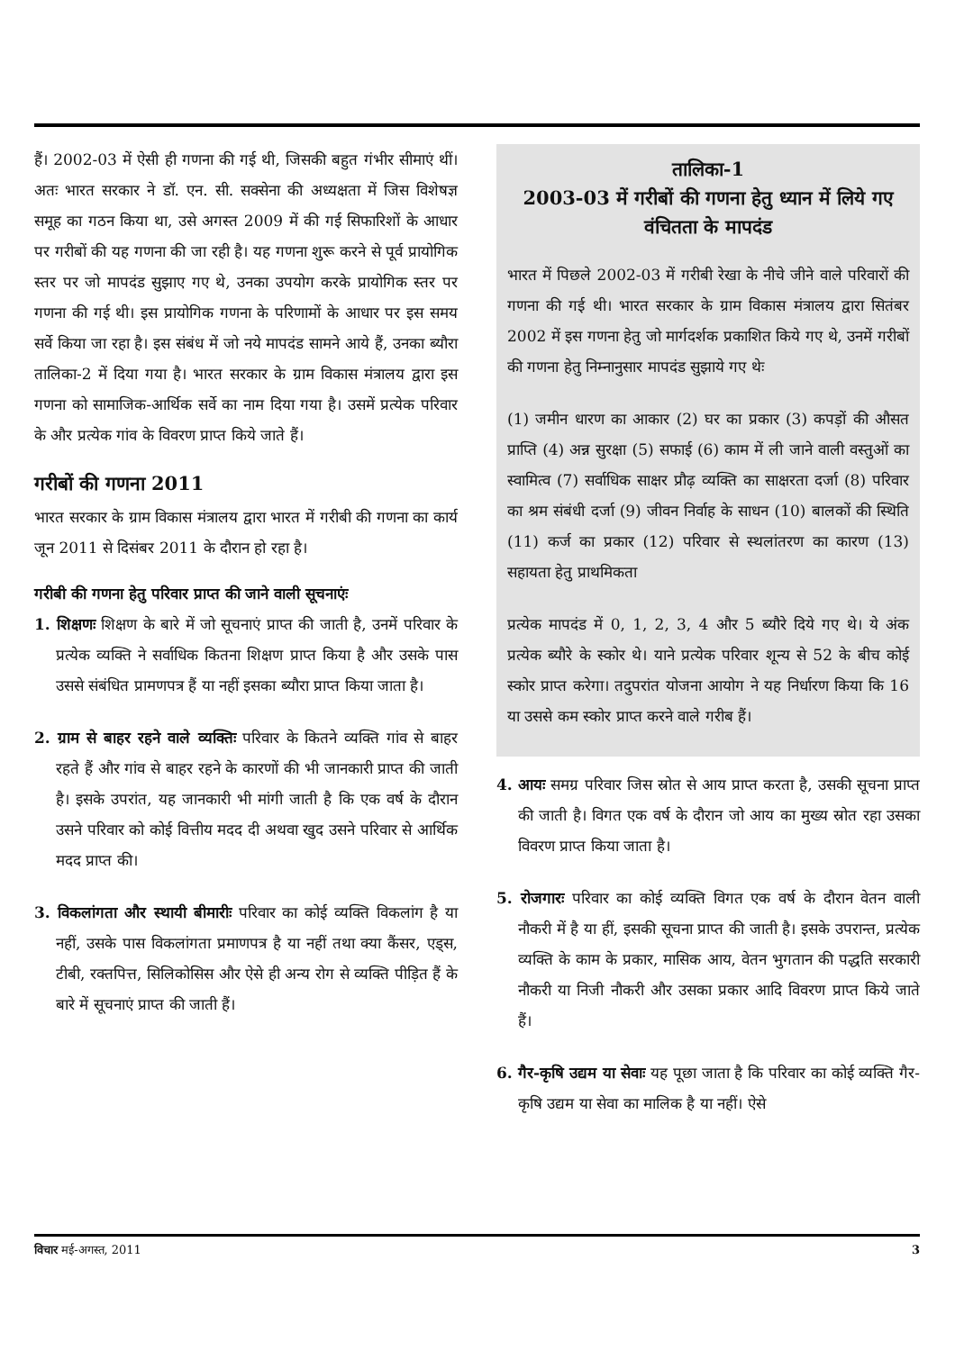हैं। 2002-03 में ऐसी ही गणना की गई थी, जिसकी बहुत गंभीर सीमाएं थीं। अतः भारत सरकार ने डॉ. एन. सी. सक्सेना की अध्यक्षता में जिस विशेषज्ञ समूह का गठन किया था, उसे अगस्त 2009 में की गई सिफारिशों के आधार पर गरीबों की यह गणना की जा रही है। यह गणना शुरू करने से पूर्व प्रायोगिक स्तर पर जो मापदंड सुझाए गए थे, उनका उपयोग करके प्रायोगिक स्तर पर गणना की गई थी। इस प्रायोगिक गणना के परिणामों के आधार पर इस समय सर्वे किया जा रहा है। इस संबंध में जो नये मापदंड सामने आये हैं, उनका ब्यौरा तालिका-2 में दिया गया है। भारत सरकार के ग्राम विकास मंत्रालय द्वारा इस गणना को सामाजिक-आर्थिक सर्वे का नाम दिया गया है। उसमें प्रत्येक परिवार के और प्रत्येक गांव के विवरण प्राप्त किये जाते हैं।
गरीबों की गणना 2011
भारत सरकार के ग्राम विकास मंत्रालय द्वारा भारत में गरीबी की गणना का कार्य जून 2011 से दिसंबर 2011 के दौरान हो रहा है।
गरीबी की गणना हेतु परिवार प्राप्त की जाने वाली सूचनाएंः
1. शिक्षणः शिक्षण के बारे में जो सूचनाएं प्राप्त की जाती है, उनमें परिवार के प्रत्येक व्यक्ति ने सर्वाधिक कितना शिक्षण प्राप्त किया है और उसके पास उससे संबंधित प्रामणपत्र हैं या नहीं इसका ब्यौरा प्राप्त किया जाता है।
2. ग्राम से बाहर रहने वाले व्यक्तिः परिवार के कितने व्यक्ति गांव से बाहर रहते हैं और गांव से बाहर रहने के कारणों की भी जानकारी प्राप्त की जाती है। इसके उपरांत, यह जानकारी भी मांगी जाती है कि एक वर्ष के दौरान उसने परिवार को कोई वित्तीय मदद दी अथवा खुद उसने परिवार से आर्थिक मदद प्राप्त की।
3. विकलांगता और स्थायी बीमारीः परिवार का कोई व्यक्ति विकलांग है या नहीं, उसके पास विकलांगता प्रमाणपत्र है या नहीं तथा क्या कैंसर, एड्स, टीबी, रक्तपित्त, सिलिकोसिस और ऐसे ही अन्य रोग से व्यक्ति पीड़ित हैं के बारे में सूचनाएं प्राप्त की जाती हैं।
तालिका-1
2003-03 में गरीबों की गणना हेतु ध्यान में लिये गए वंचितता के मापदंड
भारत में पिछले 2002-03 में गरीबी रेखा के नीचे जीने वाले परिवारों की गणना की गई थी। भारत सरकार के ग्राम विकास मंत्रालय द्वारा सितंबर 2002 में इस गणना हेतु जो मार्गदर्शक प्रकाशित किये गए थे, उनमें गरीबों की गणना हेतु निम्नानुसार मापदंड सुझाये गए थेः
(1) जमीन धारण का आकार (2) घर का प्रकार (3) कपड़ों की औसत प्राप्ति (4) अन्न सुरक्षा (5) सफाई (6) काम में ली जाने वाली वस्तुओं का स्वामित्व (7) सर्वाधिक साक्षर प्रौढ़ व्यक्ति का साक्षरता दर्जा (8) परिवार का श्रम संबंधी दर्जा (9) जीवन निर्वाह के साधन (10) बालकों की स्थिति (11) कर्ज का प्रकार (12) परिवार से स्थलांतरण का कारण (13) सहायता हेतु प्राथमिकता
प्रत्येक मापदंड में 0, 1, 2, 3, 4 और 5 ब्यौरे दिये गए थे। ये अंक प्रत्येक ब्यौरे के स्कोर थे। याने प्रत्येक परिवार शून्य से 52 के बीच कोई स्कोर प्राप्त करेगा। तदुपरांत योजना आयोग ने यह निर्धारण किया कि 16 या उससे कम स्कोर प्राप्त करने वाले गरीब हैं।
4. आयः समग्र परिवार जिस स्रोत से आय प्राप्त करता है, उसकी सूचना प्राप्त की जाती है। विगत एक वर्ष के दौरान जो आय का मुख्य स्रोत रहा उसका विवरण प्राप्त किया जाता है।
5. रोजगारः परिवार का कोई व्यक्ति विगत एक वर्ष के दौरान वेतन वाली नौकरी में है या हीं, इसकी सूचना प्राप्त की जाती है। इसके उपरान्त, प्रत्येक व्यक्ति के काम के प्रकार, मासिक आय, वेतन भुगतान की पद्धति सरकारी नौकरी या निजी नौकरी और उसका प्रकार आदि विवरण प्राप्त किये जाते हैं।
6. गैर-कृषि उद्यम या सेवाः यह पूछा जाता है कि परिवार का कोई व्यक्ति गैर-कृषि उद्यम या सेवा का मालिक है या नहीं। ऐसे
विचार मई-अगस्त, 2011 3